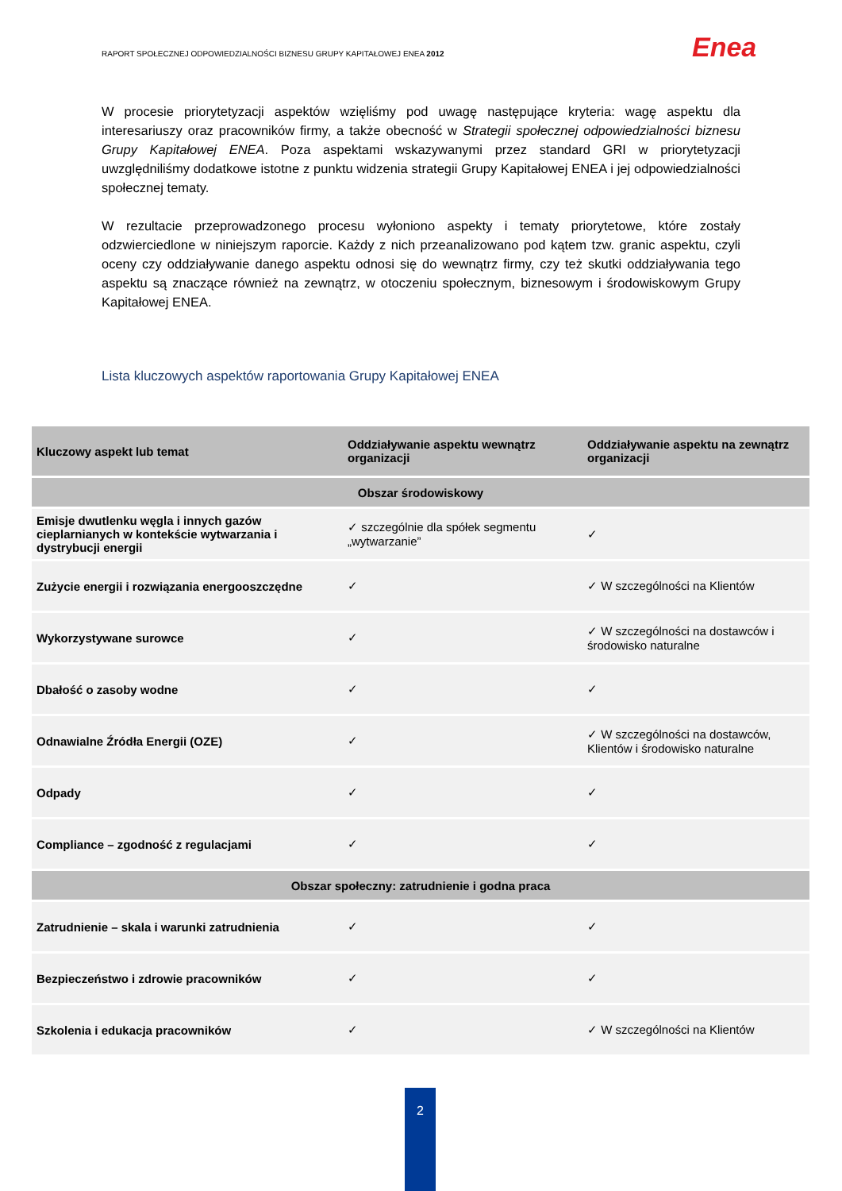RAPORT SPOŁECZNEJ ODPOWIEDZIALNOŚCI BIZNESU GRUPY KAPITAŁOWEJ ENEA 2012
Enea
W procesie priorytetyzacji aspektów wzięliśmy pod uwagę następujące kryteria: wagę aspektu dla interesariuszy oraz pracowników firmy, a także obecność w Strategii społecznej odpowiedzialności biznesu Grupy Kapitałowej ENEA. Poza aspektami wskazywanymi przez standard GRI w priorytetyzacji uwzględniliśmy dodatkowe istotne z punktu widzenia strategii Grupy Kapitałowej ENEA i jej odpowiedzialności społecznej tematy.
W rezultacie przeprowadzonego procesu wyłoniono aspekty i tematy priorytetowe, które zostały odzwierciedlone w niniejszym raporcie. Każdy z nich przeanalizowano pod kątem tzw. granic aspektu, czyli oceny czy oddziaływanie danego aspektu odnosi się do wewnątrz firmy, czy też skutki oddziaływania tego aspektu są znaczące również na zewnątrz, w otoczeniu społecznym, biznesowym i środowiskowym Grupy Kapitałowej ENEA.
Lista kluczowych aspektów raportowania Grupy Kapitałowej ENEA
| Kluczowy aspekt lub temat | Oddziaływanie aspektu wewnątrz organizacji | Oddziaływanie aspektu na zewnątrz organizacji |
| --- | --- | --- |
| Obszar środowiskowy | | |
| Emisje dwutlenku węgla i innych gazów cieplarnianych w kontekście wytwarzania i dystrybucji energii | ✓ szczególnie dla spółek segmentu „wytwarzanie” | ✓ |
| Zużycie energii i rozwiązania energooszczędne | ✓ | ✓ W szczególności na Klientów |
| Wykorzystywane surowce | ✓ | ✓ W szczególności na dostawców i środowisko naturalne |
| Dbałość o zasoby wodne | ✓ | ✓ |
| Odnawialne Źródła Energii (OZE) | ✓ | ✓ W szczególności na dostawców, Klientów i środowisko naturalne |
| Odpady | ✓ | ✓ |
| Compliance – zgodność z regulacjami | ✓ | ✓ |
| Obszar społeczny: zatrudnienie i godna praca | | |
| Zatrudnienie – skala i warunki zatrudnienia | ✓ | ✓ |
| Bezpieczeństwo i zdrowie pracowników | ✓ | ✓ |
| Szkolenia i edukacja pracowników | ✓ | ✓ W szczególności na Klientów |
2